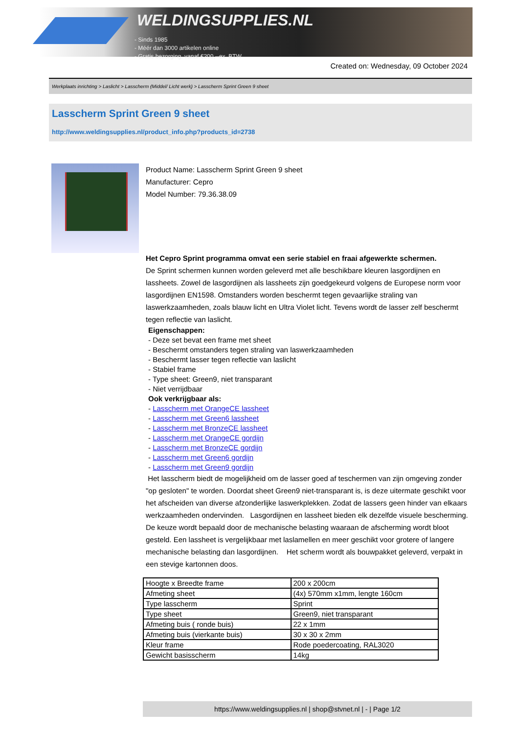WELDINGSUPPLIES.NL
- Sinds 1985
- Méér dan 3000 artikelen online
- Gratis bezorging, vanaf €200,--ex. BTW
Created on: Wednesday, 09 October 2024
Werkplaats inrichting > Laslicht > Lasscherm (Middel/ Licht werk) > Lasscherm Sprint Green 9 sheet
Lasscherm Sprint Green 9 sheet
http://www.weldingsupplies.nl/product_info.php?products_id=2738
Product Name: Lasscherm Sprint Green 9 sheet
Manufacturer: Cepro
Model Number: 79.36.38.09
Het Cepro Sprint programma omvat een serie stabiel en fraai afgewerkte schermen.
De Sprint schermen kunnen worden geleverd met alle beschikbare kleuren lasgordijnen en lassheets. Zowel de lasgordijnen als lassheets zijn goedgekeurd volgens de Europese norm voor lasgordijnen EN1598. Omstanders worden beschermt tegen gevaarlijke straling van laswerkzaamheden, zoals blauw licht en Ultra Violet licht. Tevens wordt de lasser zelf beschermt tegen reflectie van laslicht.
Eigenschappen:
- Deze set bevat een frame met sheet
- Beschermt omstanders tegen straling van laswerkzaamheden
- Beschermt lasser tegen reflectie van laslicht
- Stabiel frame
- Type sheet: Green9, niet transparant
- Niet verrijdbaar
Ook verkrijgbaar als:
- Lasscherm met OrangeCE lassheet
- Lasscherm met Green6 lassheet
- Lasscherm met BronzeCE lassheet
- Lasscherm met OrangeCE gordijn
- Lasscherm met BronzeCE gordijn
- Lasscherm met Green6 gordijn
- Lasscherm met Green9 gordijn
Het lasscherm biedt de mogelijkheid om de lasser goed af teschermen van zijn omgeving zonder "op gesloten" te worden. Doordat sheet Green9 niet-transparant is, is deze uitermate geschikt voor het afscheiden van diverse afzonderlijke laswerkplekken. Zodat de lassers geen hinder van elkaars werkzaamheden ondervinden. Lasgordijnen en lassheet bieden elk dezelfde visuele bescherming. De keuze wordt bepaald door de mechanische belasting waaraan de afscherming wordt bloot gesteld. Een lassheet is vergelijkbaar met laslamellen en meer geschikt voor grotere of langere mechanische belasting dan lasgordijnen. Het scherm wordt als bouwpakket geleverd, verpakt in een stevige kartonnen doos.
| Hoogte x Breedte frame | 200 x 200cm |
| Afmeting sheet | (4x) 570mm x1mm, lengte 160cm |
| Type lasscherm | Sprint |
| Type sheet | Green9, niet transparant |
| Afmeting buis ( ronde buis) | 22 x 1mm |
| Afmeting buis (vierkante buis) | 30 x 30 x 2mm |
| Kleur frame | Rode poedercoating, RAL3020 |
| Gewicht basisscherm | 14kg |
https://www.weldingsupplies.nl | shop@stvnet.nl | - | Page 1/2